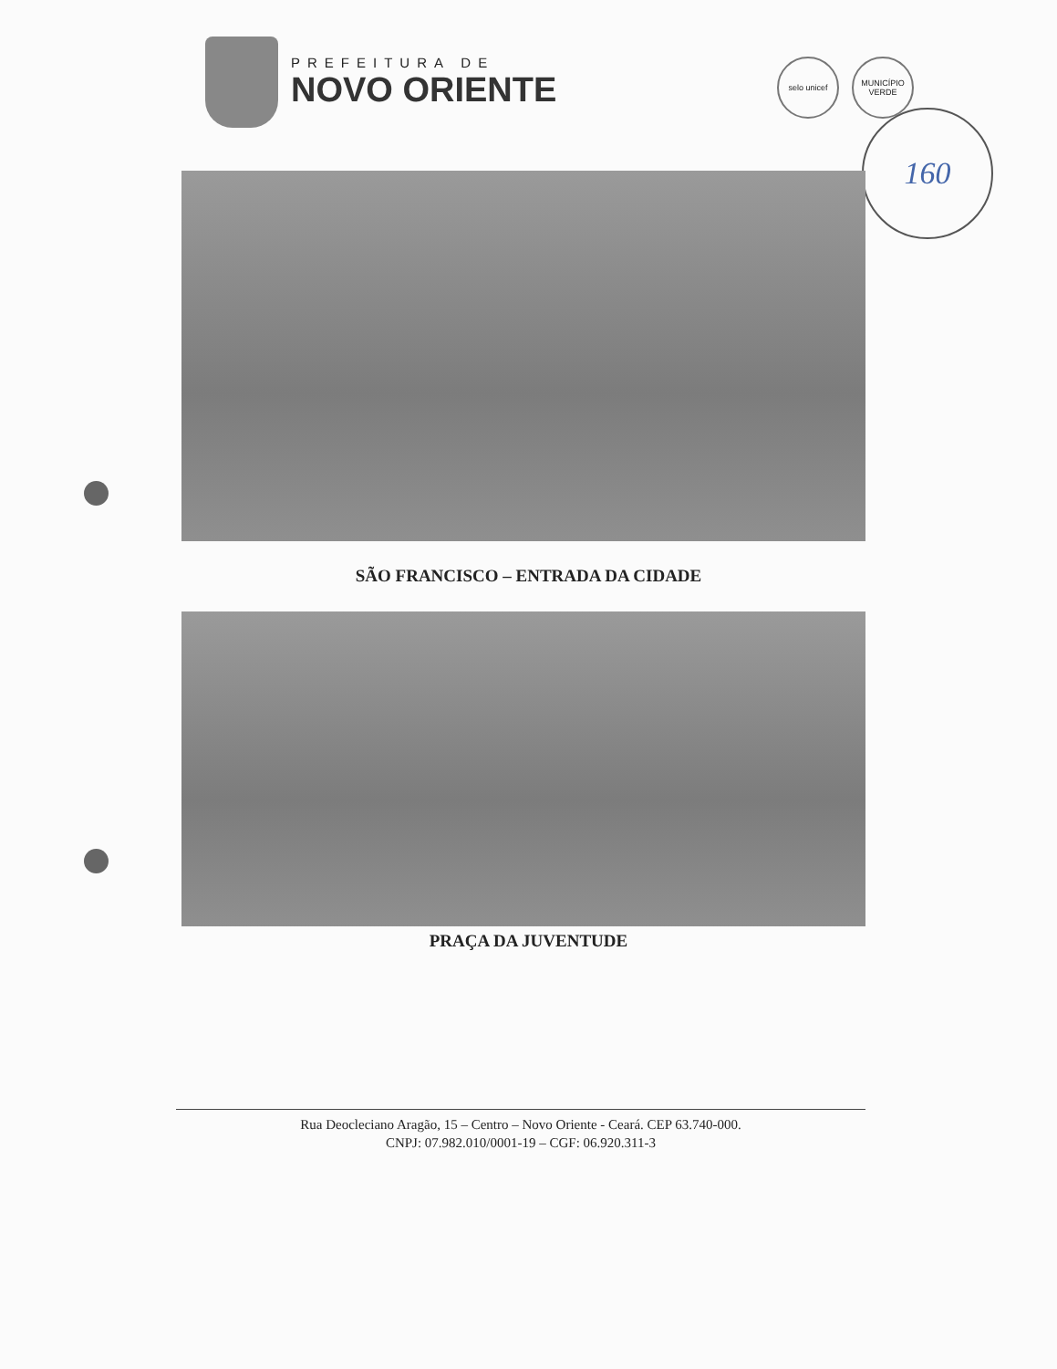PREFEITURA DE
NOVO ORIENTE
selo unicef MUNICÍPIO VERDE
160
SÃO FRANCISCO – ENTRADA DA CIDADE
PRAÇA DA JUVENTUDE
Rua Deocleciano Aragão, 15 – Centro – Novo Oriente - Ceará. CEP 63.740-000.
CNPJ: 07.982.010/0001-19 – CGF: 06.920.311-3